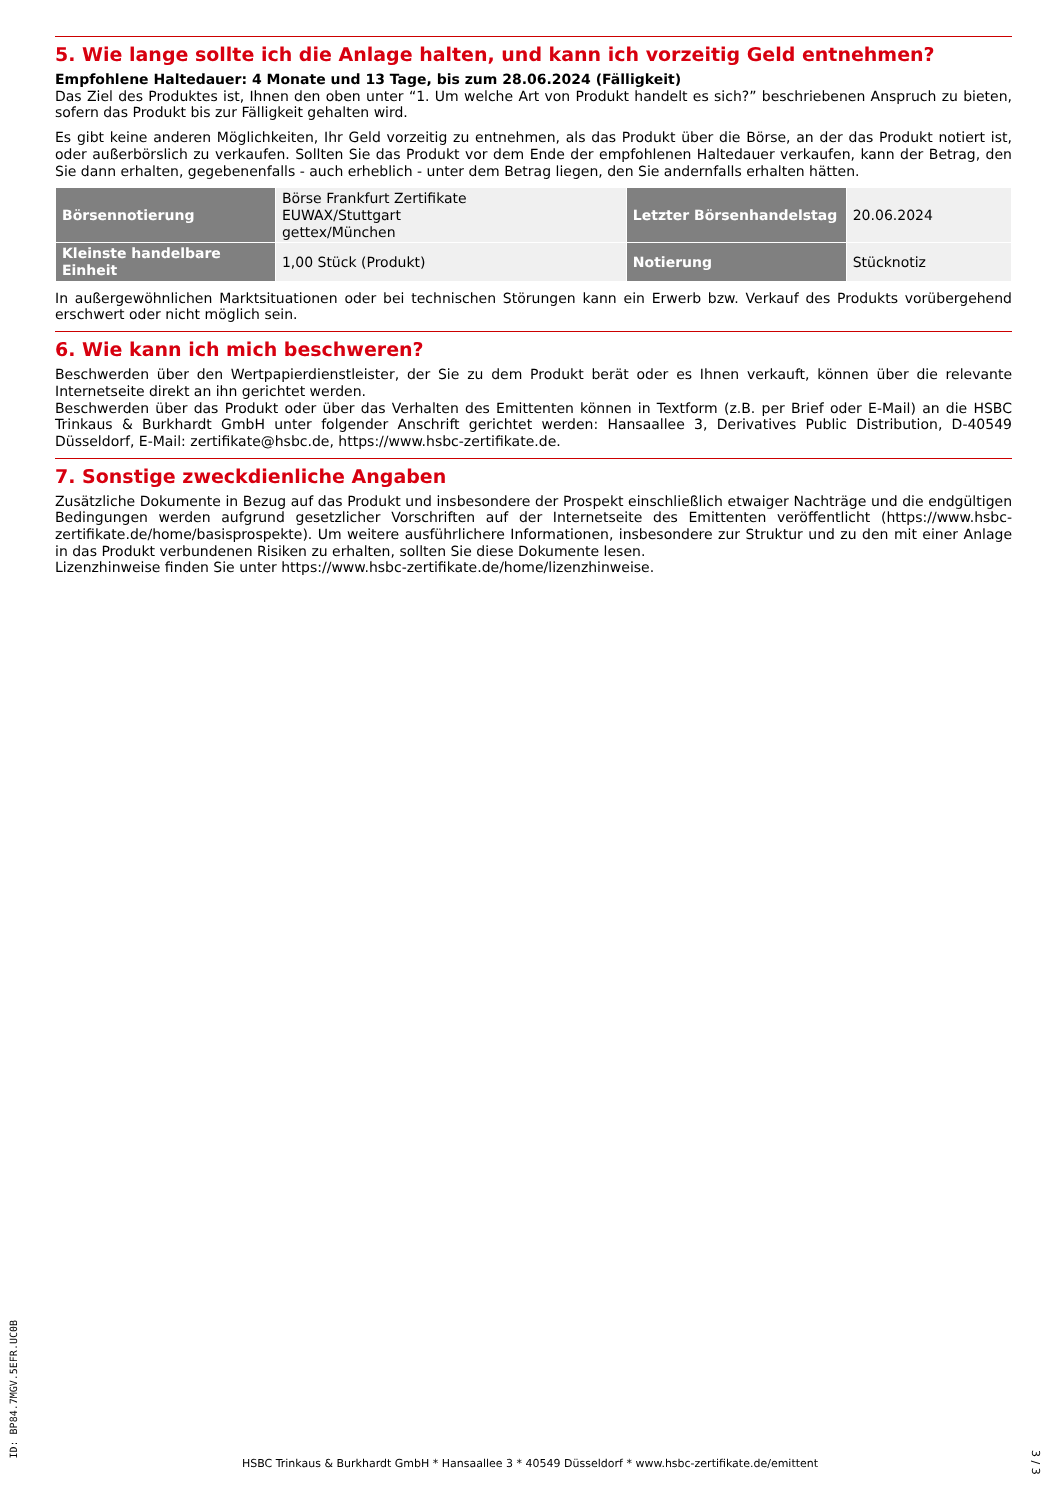5. Wie lange sollte ich die Anlage halten, und kann ich vorzeitig Geld entnehmen?
Empfohlene Haltedauer: 4 Monate und 13 Tage, bis zum 28.06.2024 (Fälligkeit)
Das Ziel des Produktes ist, Ihnen den oben unter “1. Um welche Art von Produkt handelt es sich?” beschriebenen Anspruch zu bieten, sofern das Produkt bis zur Fälligkeit gehalten wird.
Es gibt keine anderen Möglichkeiten, Ihr Geld vorzeitig zu entnehmen, als das Produkt über die Börse, an der das Produkt notiert ist, oder außerbörslich zu verkaufen. Sollten Sie das Produkt vor dem Ende der empfohlenen Haltedauer verkaufen, kann der Betrag, den Sie dann erhalten, gegebenenfalls - auch erheblich - unter dem Betrag liegen, den Sie andernfalls erhalten hätten.
| Börsennotierung | Börse Frankfurt Zertifikate EUWAX/Stuttgart gettex/München | Letzter Börsenhandelstag | 20.06.2024 |
| Kleinste handelbare Einheit | 1,00 Stück (Produkt) | Notierung | Stücknotiz |
In außergewöhnlichen Marktsituationen oder bei technischen Störungen kann ein Erwerb bzw. Verkauf des Produkts vorübergehend erschwert oder nicht möglich sein.
6. Wie kann ich mich beschweren?
Beschwerden über den Wertpapierdienstleister, der Sie zu dem Produkt berät oder es Ihnen verkauft, können über die relevante Internetseite direkt an ihn gerichtet werden.
Beschwerden über das Produkt oder über das Verhalten des Emittenten können in Textform (z.B. per Brief oder E-Mail) an die HSBC Trinkaus & Burkhardt GmbH unter folgender Anschrift gerichtet werden: Hansaallee 3, Derivatives Public Distribution, D-40549 Düsseldorf, E-Mail: zertifikate@hsbc.de, https://www.hsbc-zertifikate.de.
7. Sonstige zweckdienliche Angaben
Zusätzliche Dokumente in Bezug auf das Produkt und insbesondere der Prospekt einschließlich etwaiger Nachträge und die endgültigen Bedingungen werden aufgrund gesetzlicher Vorschriften auf der Internetseite des Emittenten veröffentlicht (https://www.hsbc-zertifikate.de/home/basisprospekte). Um weitere ausführlichere Informationen, insbesondere zur Struktur und zu den mit einer Anlage in das Produkt verbundenen Risiken zu erhalten, sollten Sie diese Dokumente lesen.
Lizenzhinweise finden Sie unter https://www.hsbc-zertifikate.de/home/lizenzhinweise.
ID: BP84.7MGV.5EFR.UC0B
HSBC Trinkaus & Burkhardt GmbH * Hansaallee 3 * 40549 Düsseldorf * www.hsbc-zertifikate.de/emittent
3 / 3